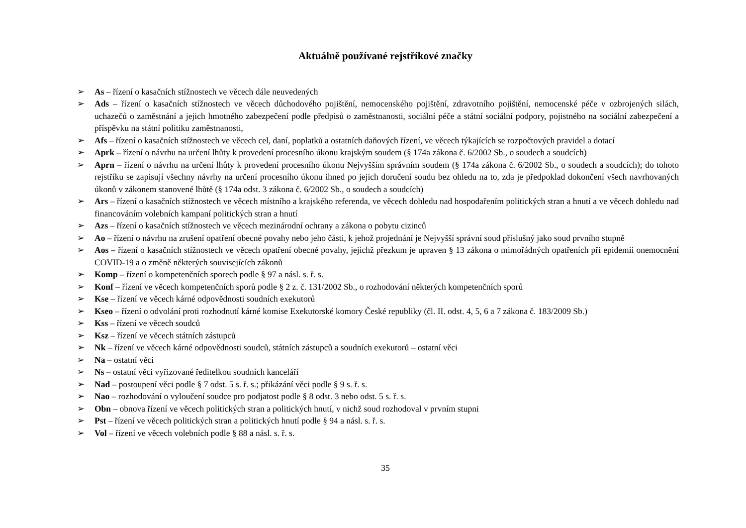Aktuálně používané rejstříkové značky
➢ As – řízení o kasačních stížnostech ve věcech dále neuvedených
➢ Ads – řízení o kasačních stížnostech ve věcech důchodového pojištění, nemocenského pojištění, zdravotního pojištění, nemocenské péče v ozbrojených silách, uchazečů o zaměstnání a jejich hmotného zabezpečení podle předpisů o zaměstnanosti, sociální péče a státní sociální podpory, pojistného na sociální zabezpečení a příspěvku na státní politiku zaměstnanosti,
➢ Afs – řízení o kasačních stížnostech ve věcech cel, daní, poplatků a ostatních daňových řízení, ve věcech týkajících se rozpočtových pravidel a dotací
➢ Aprk – řízení o návrhu na určení lhůty k provedení procesního úkonu krajským soudem (§ 174a zákona č. 6/2002 Sb., o soudech a soudcích)
➢ Aprn – řízení o návrhu na určení lhůty k provedení procesního úkonu Nejvyšším správním soudem (§ 174a zákona č. 6/2002 Sb., o soudech a soudcích); do tohoto rejstříku se zapisují všechny návrhy na určení procesního úkonu ihned po jejich doručení soudu bez ohledu na to, zda je předpoklad dokončení všech navrhovaných úkonů v zákonem stanovené lhůtě (§ 174a odst. 3 zákona č. 6/2002 Sb., o soudech a soudcích)
➢ Ars – řízení o kasačních stížnostech ve věcech místního a krajského referenda, ve věcech dohledu nad hospodařením politických stran a hnutí a ve věcech dohledu nad financováním volebních kampaní politických stran a hnutí
➢ Azs – řízení o kasačních stížnostech ve věcech mezinárodní ochrany a zákona o pobytu cizinců
➢ Ao – řízení o návrhu na zrušení opatření obecné povahy nebo jeho části, k jehož projednání je Nejvyšší správní soud příslušný jako soud prvního stupně
➢ Aos – řízení o kasačních stížnostech ve věcech opatření obecné povahy, jejichž přezkum je upraven § 13 zákona o mimořádných opatřeních při epidemii onemocnění COVID-19 a o změně některých souvisejících zákonů
➢ Komp – řízení o kompetenčních sporech podle § 97 a násl. s. ř. s.
➢ Konf – řízení ve věcech kompetenčních sporů podle § 2 z. č. 131/2002 Sb., o rozhodování některých kompetenčních sporů
➢ Kse – řízení ve věcech kárné odpovědnosti soudních exekutorů
➢ Kseo – řízení o odvolání proti rozhodnutí kárné komise Exekutorské komory České republiky (čl. II. odst. 4, 5, 6 a 7 zákona č. 183/2009 Sb.)
➢ Kss – řízení ve věcech soudců
➢ Ksz – řízení ve věcech státních zástupců
➢ Nk – řízení ve věcech kárné odpovědnosti soudců, státních zástupců a soudních exekutorů – ostatní věci
➢ Na – ostatní věci
➢ Ns – ostatní věci vyřizované ředitelkou soudních kanceláří
➢ Nad – postoupení věci podle § 7 odst. 5 s. ř. s.; přikázání věci podle § 9 s. ř. s.
➢ Nao – rozhodování o vyloučení soudce pro podjatost podle § 8 odst. 3 nebo odst. 5 s. ř. s.
➢ Obn – obnova řízení ve věcech politických stran a politických hnutí, v nichž soud rozhodoval v prvním stupni
➢ Pst – řízení ve věcech politických stran a politických hnutí podle § 94 a násl. s. ř. s.
➢ Vol – řízení ve věcech volebních podle § 88 a násl. s. ř. s.
35